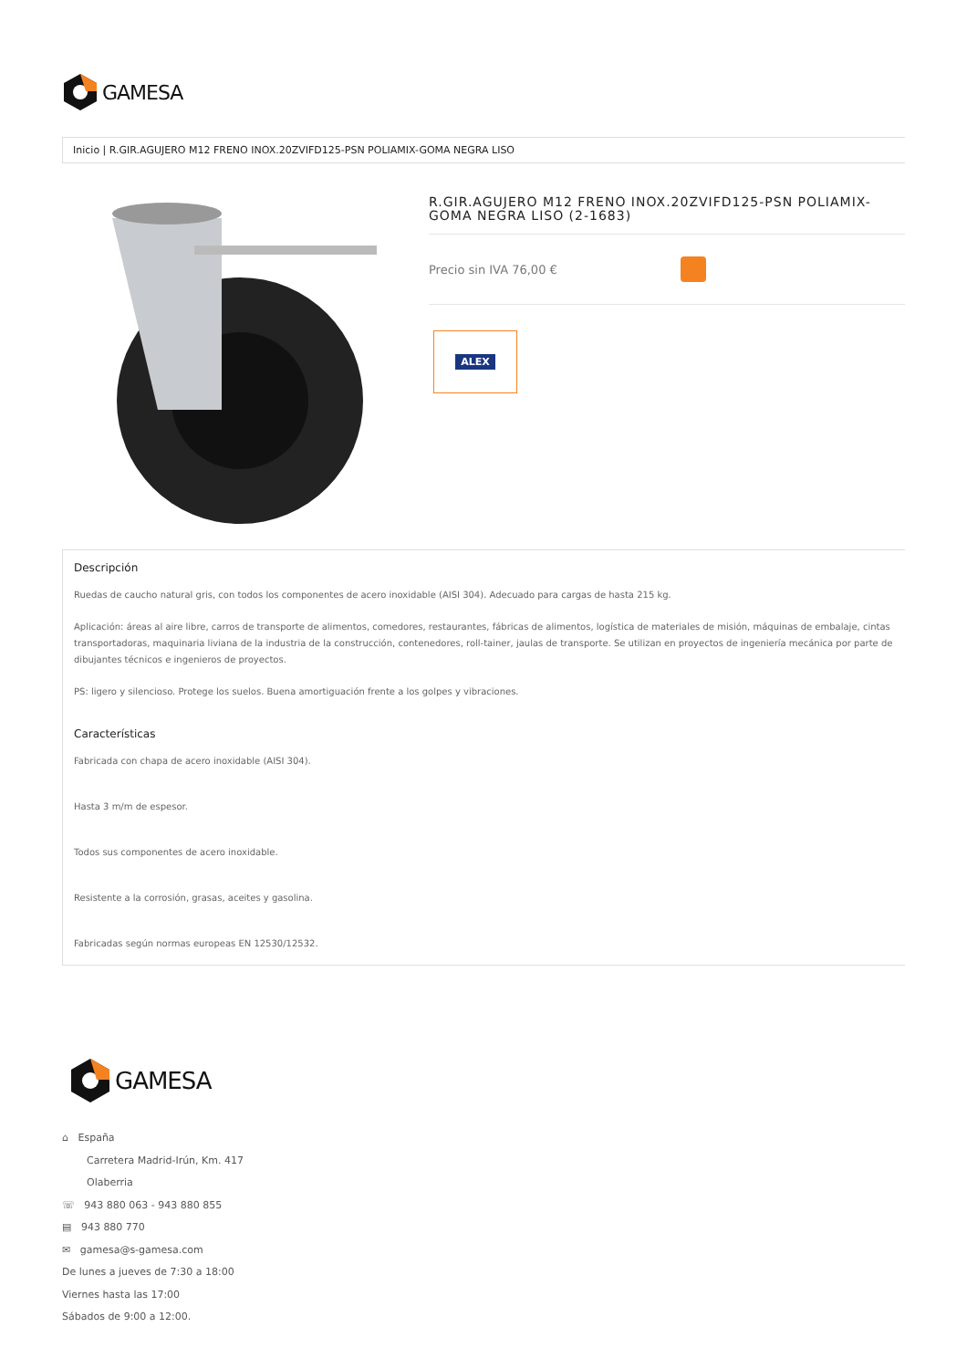GAMESA
Inicio | R.GIR.AGUJERO M12 FRENO INOX.20ZVIFD125-PSN POLIAMIX-GOMA NEGRA LISO
R.GIR.AGUJERO M12 FRENO INOX.20ZVIFD125-PSN POLIAMIX-GOMA NEGRA LISO (2-1683)
Precio sin IVA 76,00 €
ALEX
Descripción
Ruedas de caucho natural gris, con todos los componentes de acero inoxidable (AISI 304). Adecuado para cargas de hasta 215 kg.
Aplicación: áreas al aire libre, carros de transporte de alimentos, comedores, restaurantes, fábricas de alimentos, logística de materiales de misión, máquinas de embalaje, cintas transportadoras, maquinaria liviana de la industria de la construcción, contenedores, roll-tainer, jaulas de transporte. Se utilizan en proyectos de ingeniería mecánica por parte de dibujantes técnicos e ingenieros de proyectos.
PS: ligero y silencioso. Protege los suelos. Buena amortiguación frente a los golpes y vibraciones.
Características
Fabricada con chapa de acero inoxidable (AISI 304).
Hasta 3 m/m de espesor.
Todos sus componentes de acero inoxidable.
Resistente a la corrosión, grasas, aceites y gasolina.
Fabricadas según normas europeas EN 12530/12532.
GAMESA
⌂ España
Carretera Madrid-Irún, Km. 417
Olaberria
☏ 943 880 063 - 943 880 855
▤ 943 880 770
✉ gamesa@s-gamesa.com
De lunes a jueves de 7:30 a 18:00
Viernes hasta las 17:00
Sábados de 9:00 a 12:00.